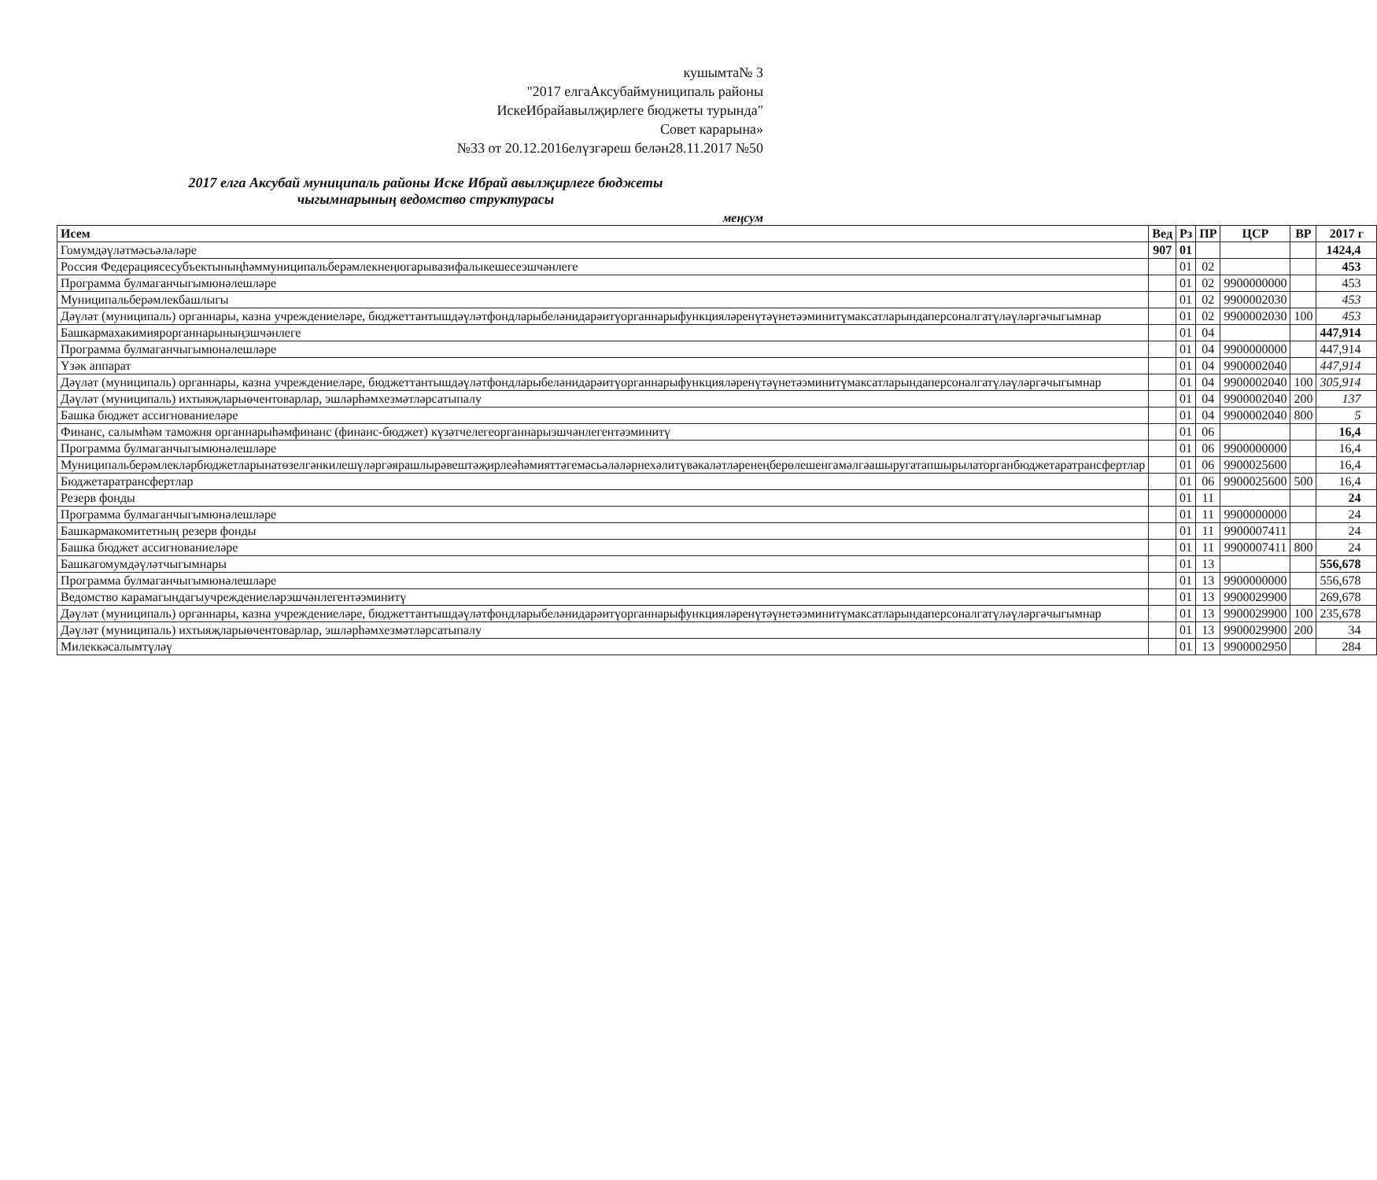кушымта№ 3
"2017 елгаАксубаймуниципаль районы
ИскеИбрайавылҗирлеге бюджеты турында"
Совет карарына»
№33 от 20.12.2016елүзгәреш белән28.11.2017 №50
2017 елга Аксубай муниципаль районы Иске Ибрай авылҗирлеге бюджеты
чыгымнарының ведомство структурасы
меңсум
| Исем | Вед | Рз | ПР | ЦСР | ВР | 2017 г |
| --- | --- | --- | --- | --- | --- | --- |
| Гомумдәүләтмәсьәләләре | 907 | 01 | | | | 1424,4 |
| Россия Федерациясесубъектыныңһәммуниципальберәмлекнеңюгарывазифалыкешесеэшчәнлеге | | 01 | 02 | | | 453 |
| Программа булмаганчыгымюнәлешләре | | 01 | 02 | 9900000000 | | 453 |
| Муниципальберәмлекбашлыгы | | 01 | 02 | 9900002030 | | 453 |
| Дәүләт (муниципаль) органнары, казна учреждениеләре, бюджеттантышдәүләтфондларыбеләнидарәитүорганнарыфункцияләренүтәүнетәэминитүмаксатларындаперсоналгатүләүләргәчыгымнар | | 01 | 02 | 9900002030 | 100 | 453 |
| Башкармахакимиярорганнарыныңэшчәнлеге | | 01 | 04 | | | 447,914 |
| Программа булмаганчыгымюнәлешләре | | 01 | 04 | 9900000000 | | 447,914 |
| Үзәк аппарат | | 01 | 04 | 9900002040 | | 447,914 |
| Дәүләт (муниципаль) органнары, казна учреждениеләре, бюджеттантышдәүләтфондларыбеләнидарәитүорганнарыфункцияләренүтәүнетәэминитүмаксатларындаперсоналгатүләүләргәчыгымнар | | 01 | 04 | 9900002040 | 100 | 305,914 |
| Дәүләт (муниципаль) ихтыяҗларыөчентоварлар, эшләрһәмхезмәтләрсатыпалу | | 01 | 04 | 9900002040 | 200 | 137 |
| Башка бюджет ассигнованиеләре | | 01 | 04 | 9900002040 | 800 | 5 |
| Финанс, салымһәм таможня органнарыһәмфинанс (финанс-бюджет) күзәтчелегеорганнарыэшчәнлегентәэминитү | | 01 | 06 | | | 16,4 |
| Программа булмаганчыгымюнәлешләре | | 01 | 06 | 9900000000 | | 16,4 |
| Муниципальберәмлекләрбюджетларынатөзелгәнкилешүләргәярашлырәвештәҗирлеәһәмияттәгемәсьәләләрнехәлитүвәкаләтләренеңберөлешенгамәлгәашыругатапшырылаторганбюджетаратрансфертлар | | 01 | 06 | 9900025600 | | 16,4 |
| Бюджетаратрансфертлар | | 01 | 06 | 9900025600 | 500 | 16,4 |
| Резерв фонды | | 01 | 11 | | | 24 |
| Программа булмаганчыгымюнәлешләре | | 01 | 11 | 9900000000 | | 24 |
| Башкармакомитетның резерв фонды | | 01 | 11 | 9900007411 | | 24 |
| Башка бюджет ассигнованиеләре | | 01 | 11 | 9900007411 | 800 | 24 |
| Башкагомумдәүләтчыгымнары | | 01 | 13 | | | 556,678 |
| Программа булмаганчыгымюнәлешләре | | 01 | 13 | 9900000000 | | 556,678 |
| Ведомство карамагындагыучреждениеләрэшчәнлегентәэминитү | | 01 | 13 | 9900029900 | | 269,678 |
| Дәүләт (муниципаль) органнары, казна учреждениеләре, бюджеттантышдәүләтфондларыбеләнидарәитүорганнарыфункцияләренүтәүнетәэминитүмаксатларындаперсоналгатүләүләргәчыгымнар | | 01 | 13 | 9900029900 | 100 | 235,678 |
| Дәүләт (муниципаль) ихтыяҗларыөчентоварлар, эшләрһәмхезмәтләрсатыпалу | | 01 | 13 | 9900029900 | 200 | 34 |
| Милеккәсалымтүләү | | 01 | 13 | 9900002950 | | 284 |